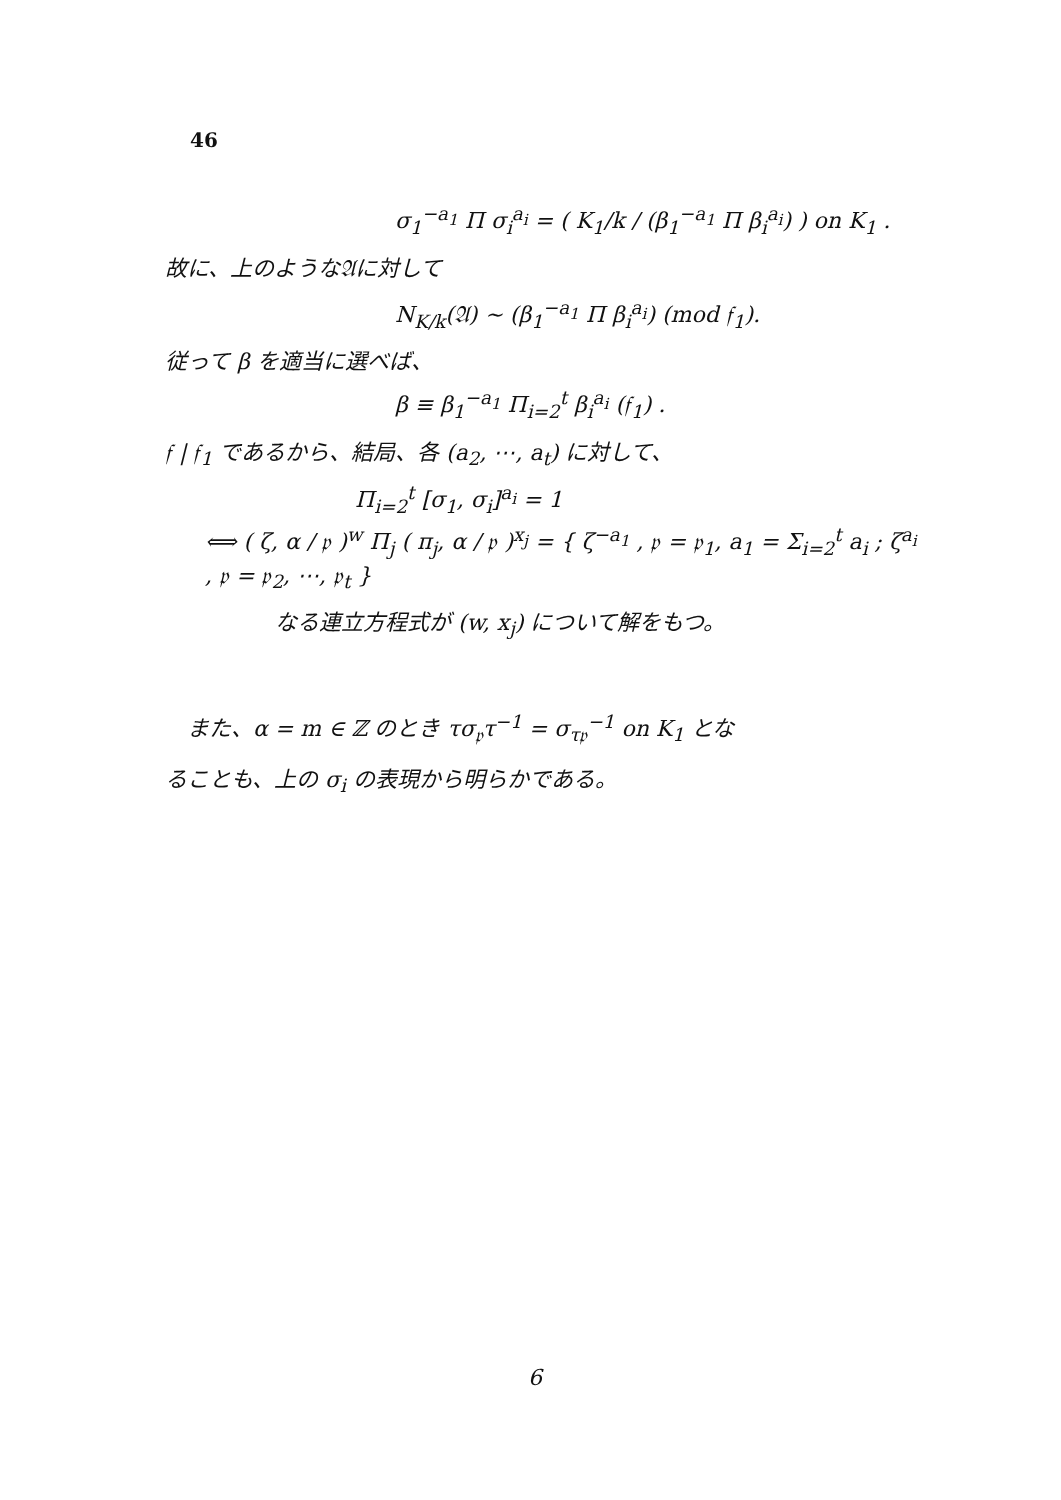46
σ<sub>1</sub><sup>−a<sub>1</sub></sup> Π σ<sub>i</sub><sup>a<sub>i</sub></sup> = ( K<sub>1</sub>/k / (β<sub>1</sub><sup>−a<sub>1</sub></sup> Π β<sub>i</sub><sup>a<sub>i</sub></sup>) ) on K<sub>1</sub> .
故に、上のような𝔄に対して
N<sub>K/k</sub>(𝔄) ~ (β<sub>1</sub><sup>−a<sub>1</sub></sup> Π β<sub>i</sub><sup>a<sub>i</sub></sup>) (mod 𝔣<sub>1</sub>).
従って β を適当に選べば、
β ≡ β<sub>1</sub><sup>−a<sub>1</sub></sup> Π<sub>i=2</sub><sup>t</sup> β<sub>i</sub><sup>a<sub>i</sub></sup> (𝔣<sub>1</sub>) .
𝔣 | 𝔣<sub>1</sub> であるから、結局、各 (a<sub>2</sub>, ⋯, a<sub>t</sub>) に対して、
Π<sub>i=2</sub><sup>t</sup> [σ<sub>1</sub>, σ<sub>i</sub>]<sup>a<sub>i</sub></sup> = 1
⟺ ( ζ, α / 𝔭 )<sup>w</sup> Π<sub>j</sub> ( π<sub>j</sub>, α / 𝔭 )<sup>x<sub>j</sub></sup> = { ζ<sup>−a<sub>1</sub></sup> , 𝔭 = 𝔭<sub>1</sub>, a<sub>1</sub> = Σ<sub>i=2</sub><sup>t</sup> a<sub>i</sub> ; ζ<sup>a<sub>i</sub></sup> , 𝔭 = 𝔭<sub>2</sub>, ⋯, 𝔭<sub>t</sub> }
なる連立方程式が (w, x<sub>j</sub>) について解をもつ。
　また、α = m ∈ ℤ のとき τσ<sub>𝔭</sub>τ<sup>−1</sup> = σ<sub>τ𝔭</sub><sup>−1</sup> on K<sub>1</sub> とな
ることも、上の σ<sub>i</sub> の表現から明らかである。
6